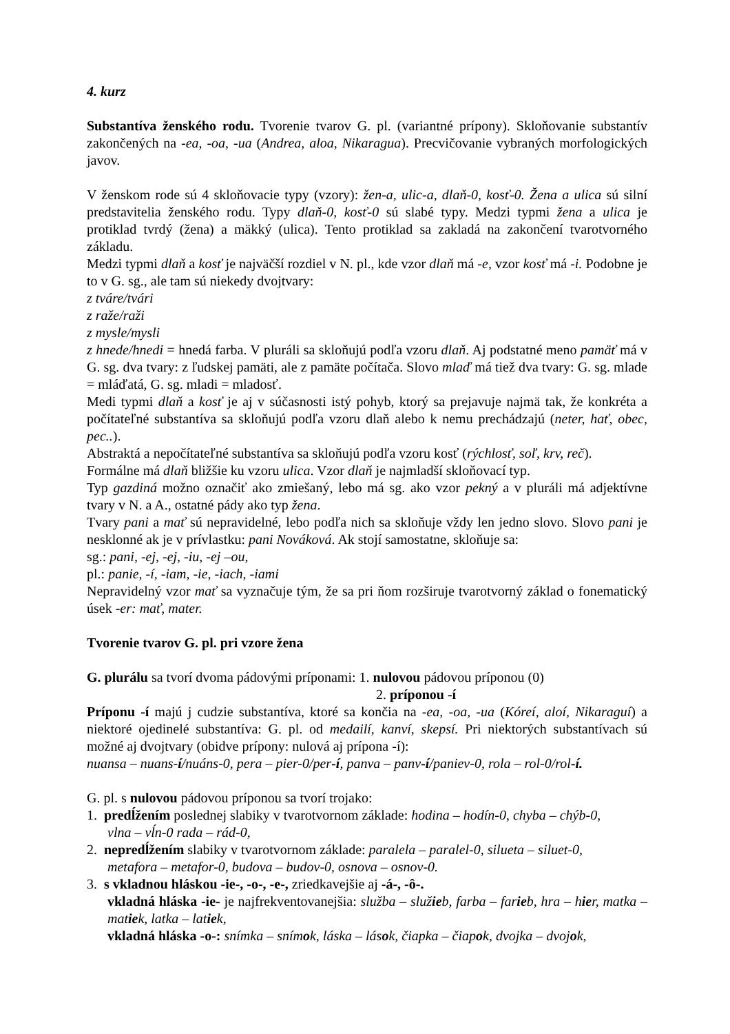4. kurz
Substantíva ženského rodu. Tvorenie tvarov G. pl. (variantné prípony). Skloňovanie substantív zakončených na -ea, -oa, -ua (Andrea, aloa, Nikaragua). Precvičovanie vybraných morfologických javov.
V ženskom rode sú 4 skloňovacie typy (vzory): žen-a, ulic-a, dlaň-0, kosť-0. Žena a ulica sú silní predstavitelia ženského rodu. Typy dlaň-0, kosť-0 sú slabé typy. Medzi typmi žena a ulica je protiklad tvrdý (žena) a mäkký (ulica). Tento protiklad sa zakladá na zakončení tvarotvorného základu.
Medzi typmi dlaň a kosť je najväčší rozdiel v N. pl., kde vzor dlaň má -e, vzor kosť má -i. Podobne je to v G. sg., ale tam sú niekedy dvojtvary:
z tváre/tvári
z raže/raži
z mysle/mysli
z hnede/hnedi = hnedá farba. V pluráli sa skloňujú podľa vzoru dlaň. Aj podstatné meno pamäť má v G. sg. dva tvary: z ľudskej pamäti, ale z pamäte počítača. Slovo mlaď má tiež dva tvary: G. sg. mlade = mláďatá, G. sg. mladi = mladosť.
Medi typmi dlaň a kosť je aj v súčasnosti istý pohyb, ktorý sa prejavuje najmä tak, že konkréta a počítateľné substantíva sa skloňujú podľa vzoru dlaň alebo k nemu prechádzajú (neter, hať, obec, pec..).
Abstraktá a nepočítateľné substantíva sa skloňujú podľa vzoru kosť (rýchlosť, soľ, krv, reč).
Formálne má dlaň bližšie ku vzoru ulica. Vzor dlaň je najmladší skloňovací typ.
Typ gazdiná možno označiť ako zmiešaný, lebo má sg. ako vzor pekný a v pluráli má adjektívne tvary v N. a A., ostatné pády ako typ žena.
Tvary pani a mať sú nepravidelné, lebo podľa nich sa skloňuje vždy len jedno slovo. Slovo pani je nesklonné ak je v prívlastku: pani Nováková. Ak stojí samostatne, skloňuje sa:
sg.: pani, -ej, -ej, -iu, -ej –ou,
pl.: panie, -í, -iam, -ie, -iach, -iami
Nepravidelný vzor mať sa vyznačuje tým, že sa pri ňom rozširuje tvarotvorný základ o fonematický úsek -er: mať, mater.
Tvorenie tvarov G. pl. pri vzore žena
G. plurálu sa tvorí dvoma pádovými príponami: 1. nulovou pádovou príponou (0)
2. príponou -í
Príponu -í majú j cudzie substantíva, ktoré sa končia na -ea, -oa, -ua (Kóreí, aloí, Nikaraguí) a niektoré ojedinelé substantíva: G. pl. od medailí, kanví, skepsí. Pri niektorých substantívach sú možné aj dvojtvary (obidve prípony: nulová aj prípona -í):
nuansa – nuans-í/nuáns-0, pera – pier-0/per-í, panva – panv-í/paniev-0, rola – rol-0/rol-í.
G. pl. s nulovou pádovou príponou sa tvorí trojako:
1. predĺžením poslednej slabiky v tvarotvornom základe: hodina – hodín-0, chyba – chýb-0,
vlna – vĺn-0 rada – rád-0,
2. nepredĺžením slabiky v tvarotvornom základe: paralela – paralel-0, silueta – siluet-0,
metafora – metafor-0, budova – budov-0, osnova – osnov-0.
3. s vkladnou hláskou -ie-, -o-, -e-, zriedkavejšie aj -á-, -ô-.
vkladná hláska -ie- je najfrekventovanejšia: služba – služieb, farba – farieb, hra – hier, matka – matiek, latka – latiek,
vkladná hláska -o-: snímka – snímok, láska – lások, čiapka – čiapok, dvojka – dvojok,